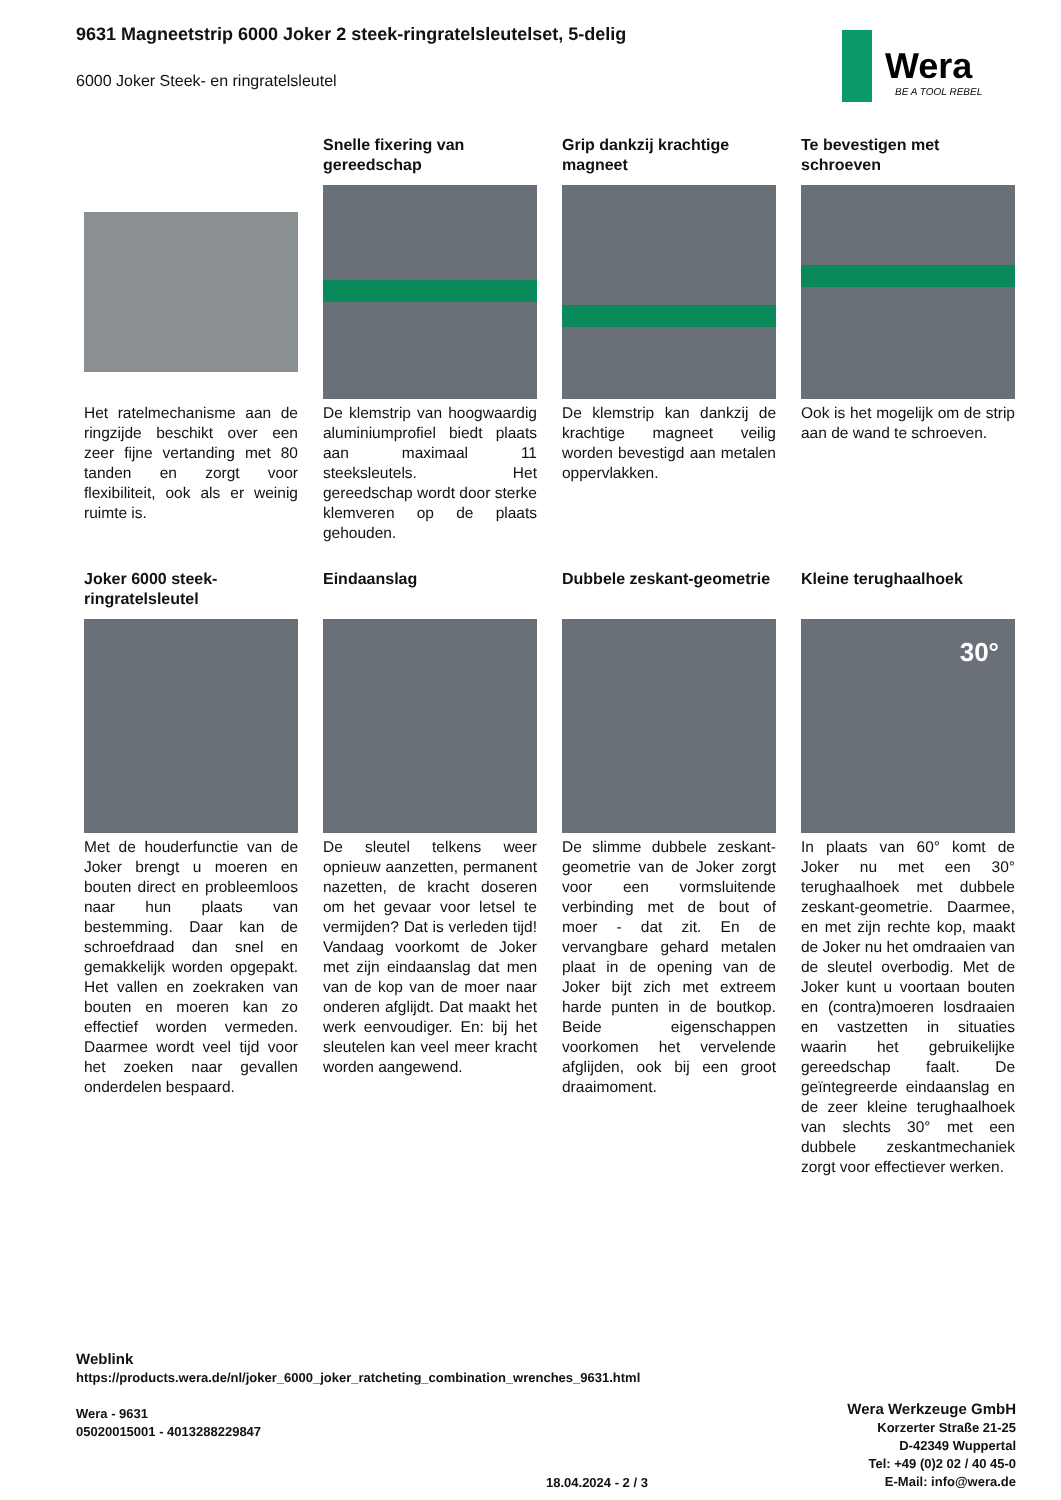9631 Magneetstrip 6000 Joker 2 steek-ringratelsleutelset, 5-delig
6000 Joker Steek- en ringratelsleutel
Wera
BE A TOOL REBEL
Het ratelmechanisme aan de ringzijde beschikt over een zeer fijne vertanding met 80 tanden en zorgt voor flexibiliteit, ook als er weinig ruimte is.
Snelle fixering van gereedschap
De klemstrip van hoogwaardig aluminiumprofiel biedt plaats aan maximaal 11 steeksleutels. Het gereedschap wordt door sterke klemveren op de plaats gehouden.
Grip dankzij krachtige magneet
De klemstrip kan dankzij de krachtige magneet veilig worden bevestigd aan metalen oppervlakken.
Te bevestigen met schroeven
Ook is het mogelijk om de strip aan de wand te schroeven.
Joker 6000 steek-ringratelsleutel
Met de houderfunctie van de Joker brengt u moeren en bouten direct en probleemloos naar hun plaats van bestemming. Daar kan de schroefdraad dan snel en gemakkelijk worden opgepakt. Het vallen en zoekraken van bouten en moeren kan zo effectief worden vermeden. Daarmee wordt veel tijd voor het zoeken naar gevallen onderdelen bespaard.
Eindaanslag
De sleutel telkens weer opnieuw aanzetten, permanent nazetten, de kracht doseren om het gevaar voor letsel te vermijden? Dat is verleden tijd! Vandaag voorkomt de Joker met zijn eindaanslag dat men van de kop van de moer naar onderen afglijdt. Dat maakt het werk eenvoudiger. En: bij het sleutelen kan veel meer kracht worden aangewend.
Dubbele zeskant-geometrie
De slimme dubbele zeskant-geometrie van de Joker zorgt voor een vormsluitende verbinding met de bout of moer - dat zit. En de vervangbare gehard metalen plaat in de opening van de Joker bijt zich met extreem harde punten in de boutkop. Beide eigenschappen voorkomen het vervelende afglijden, ook bij een groot draaimoment.
Kleine terughaalhoek
30°
In plaats van 60° komt de Joker nu met een 30° terughaalhoek met dubbele zeskant-geometrie. Daarmee, en met zijn rechte kop, maakt de Joker nu het omdraaien van de sleutel overbodig. Met de Joker kunt u voortaan bouten en (contra)moeren losdraaien en vastzetten in situaties waarin het gebruikelijke gereedschap faalt. De geïntegreerde eindaanslag en de zeer kleine terughaalhoek van slechts 30° met een dubbele zeskantmechaniek zorgt voor effectiever werken.
Weblink
https://products.wera.de/nl/joker_6000_joker_ratcheting_combination_wrenches_9631.html
Wera - 9631
05020015001 - 4013288229847
Wera Werkzeuge GmbH
Korzerter Straße 21-25
D-42349 Wuppertal
Tel: +49 (0)2 02 / 40 45-0
E-Mail: info@wera.de
18.04.2024 - 2 / 3